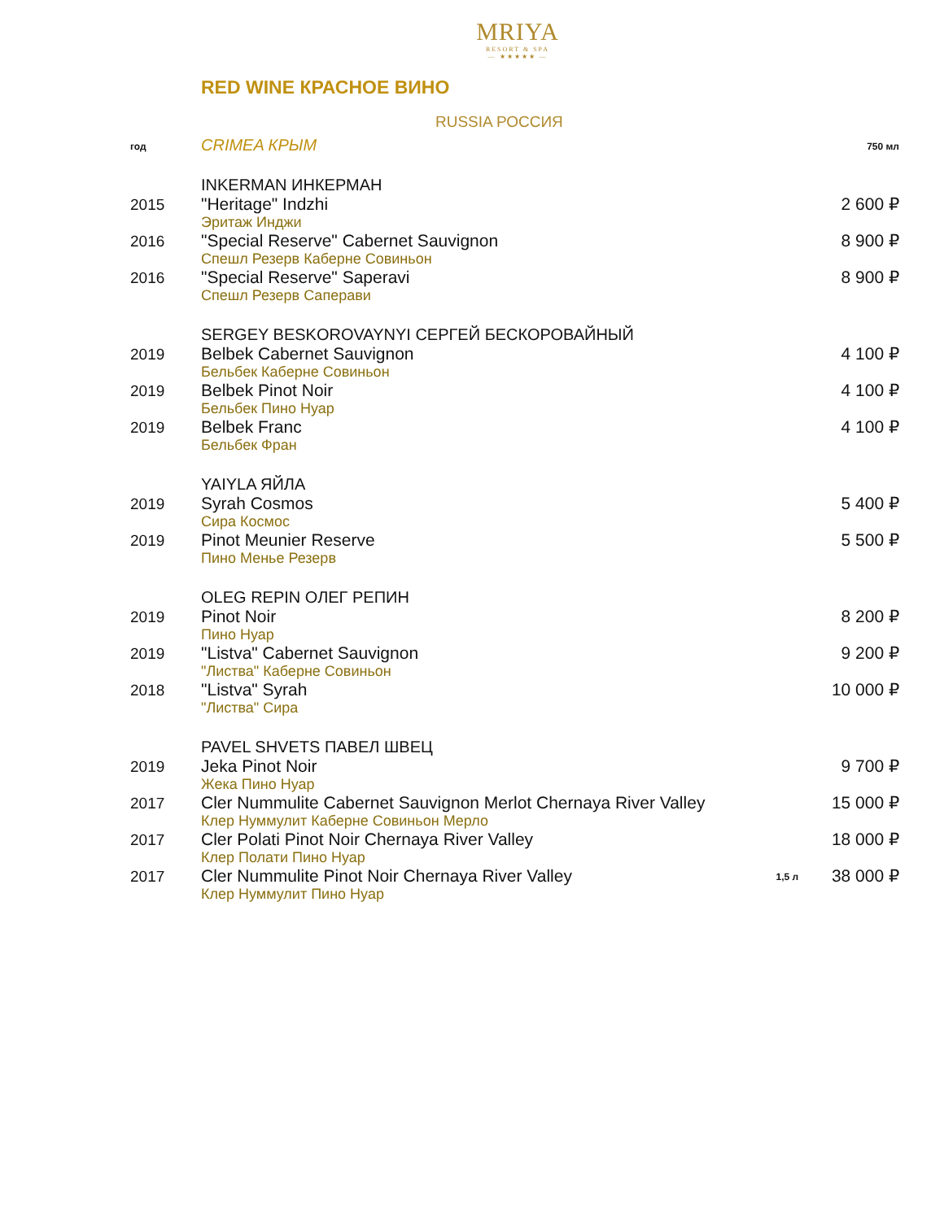MRIYA
RESORT & SPA
— ★★★★★ —
RED WINE КРАСНОЕ ВИНО
RUSSIA РОССИЯ
| год | CRIMEA КРЫМ | | 750 мл |
| | INKERMAN ИНКЕРМАН | | |
| 2015 | "Heritage" Indzhi Эритаж Инджи | | 2 600 ₽ |
| 2016 | "Special Reserve" Cabernet Sauvignon Спешл Резерв Каберне Совиньон | | 8 900 ₽ |
| 2016 | "Special Reserve" Saperavi Спешл Резерв Саперави | | 8 900 ₽ |
| | SERGEY BESKOROVAYNYI СЕРГЕЙ БЕСКОРОВАЙНЫЙ | | |
| 2019 | Belbek Cabernet Sauvignon Бельбек Каберне Совиньон | | 4 100 ₽ |
| 2019 | Belbek Pinot Noir Бельбек Пино Нуар | | 4 100 ₽ |
| 2019 | Belbek Franc Бельбек Фран | | 4 100 ₽ |
| | YAIYLA ЯЙЛА | | |
| 2019 | Syrah Cosmos Сира Космос | | 5 400 ₽ |
| 2019 | Pinot Meunier Reserve Пино Менье Резерв | | 5 500 ₽ |
| | OLEG REPIN ОЛЕГ РЕПИН | | |
| 2019 | Pinot Noir Пино Нуар | | 8 200 ₽ |
| 2019 | "Listva" Cabernet Sauvignon "Листва" Каберне Совиньон | | 9 200 ₽ |
| 2018 | "Listva" Syrah "Листва" Сира | | 10 000 ₽ |
| | PAVEL SHVETS ПАВЕЛ ШВЕЦ | | |
| 2019 | Jeka Pinot Noir Жека Пино Нуар | | 9 700 ₽ |
| 2017 | Cler Nummulite Cabernet Sauvignon Merlot Chernaya River Valley Клер Нуммулит Каберне Совиньон Мерло | | 15 000 ₽ |
| 2017 | Cler Polati Pinot Noir Chernaya River Valley Клер Полати Пино Нуар | | 18 000 ₽ |
| 2017 | Cler Nummulite Pinot Noir Chernaya River Valley Клер Нуммулит Пино Нуар | 1,5 л | 38 000 ₽ |